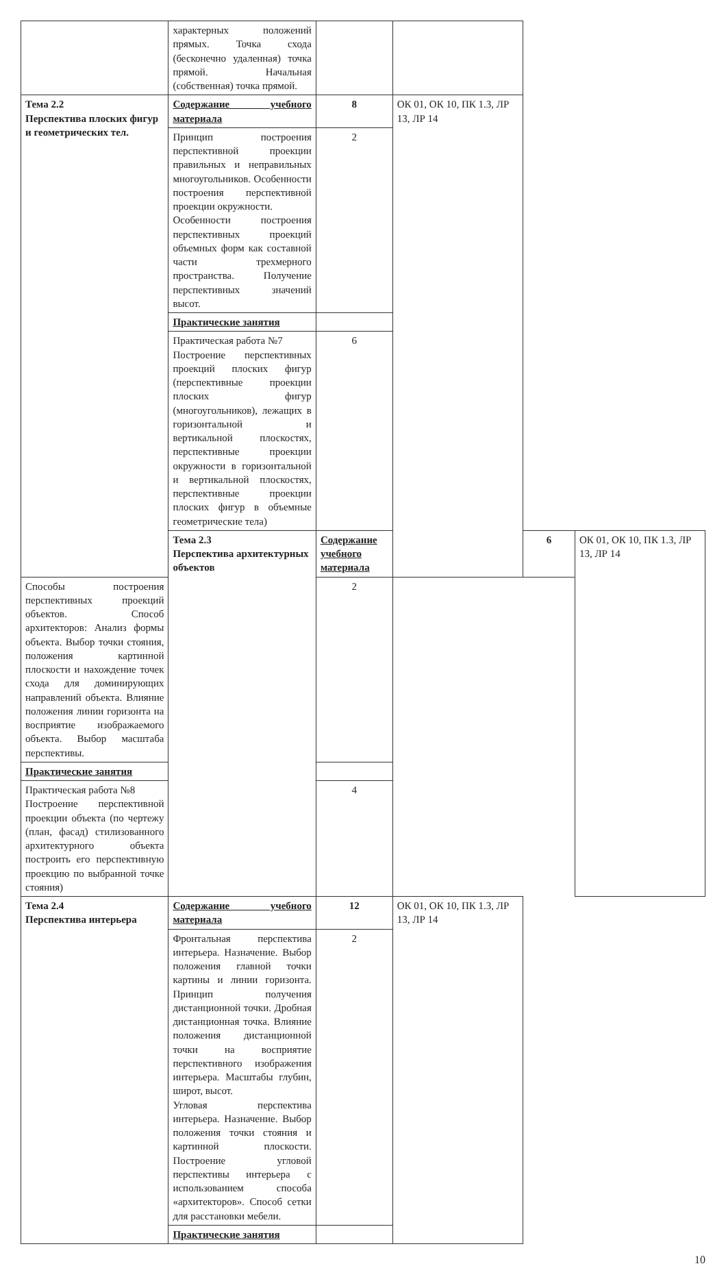| | характерных положений прямых. Точка схода (бесконечно удаленная) точка прямой. Начальная (собственная) точка прямой. | | | | |
| Тема 2.2 Перспектива плоских фигур и геометрических тел. | Содержание учебного материала | 8 | ОК 01, ОК 10, ПК 1.3, ЛР 13, ЛР 14 | | |
| | Принцип построения перспективной проекции правильных и неправильных многоугольников. Особенности построения перспективной проекции окружности. Особенности построения перспективных проекций объемных форм как составной части трехмерного пространства. Получение перспективных значений высот. | 2 | | | |
| | Практические занятия | | | | |
| | Практическая работа №7 Построение перспективных проекций плоских фигур (перспективные проекции плоских фигур (многоугольников), лежащих в горизонтальной и вертикальной плоскостях, перспективные проекции окружности в горизонтальной и вертикальной плоскостях, перспективные проекции плоских фигур в объемные геометрические тела) | 6 | | | |
| | Тема 2.3 Перспектива архитектурных объектов | Содержание учебного материала | | 6 | ОК 01, ОК 10, ПК 1.3, ЛР 13, ЛР 14 |
| Способы построения перспективных проекций объектов. Способ архитекторов: Анализ формы объекта. Выбор точки стояния, положения картинной плоскости и нахождение точек схода для доминирующих направлений объекта. Влияние положения линии горизонта на восприятие изображаемого объекта. Выбор масштаба перспективы. | | 2 | | | |
| Практические занятия | | | | | |
| Практическая работа №8 Построение перспективной проекции объекта (по чертежу (план, фасад) стилизованного архитектурного объекта построить его перспективную проекцию по выбранной точке стояния) | | 4 | | | |
| Тема 2.4 Перспектива интерьера | Содержание учебного материала | 12 | ОК 01, ОК 10, ПК 1.3, ЛР 13, ЛР 14 | | |
| | Фронтальная перспектива интерьера. Назначение. Выбор положения главной точки картины и линии горизонта. Принцип получения дистанционной точки. Дробная дистанционная точка. Влияние положения дистанционной точки на восприятие перспективного изображения интерьера. Масштабы глубин, широт, высот. Угловая перспектива интерьера. Назначение. Выбор положения точки стояния и картинной плоскости. Построение угловой перспективы интерьера с использованием способа «архитекторов». Способ сетки для расстановки мебели. | 2 | | | |
| | Практические занятия | | | | |
10